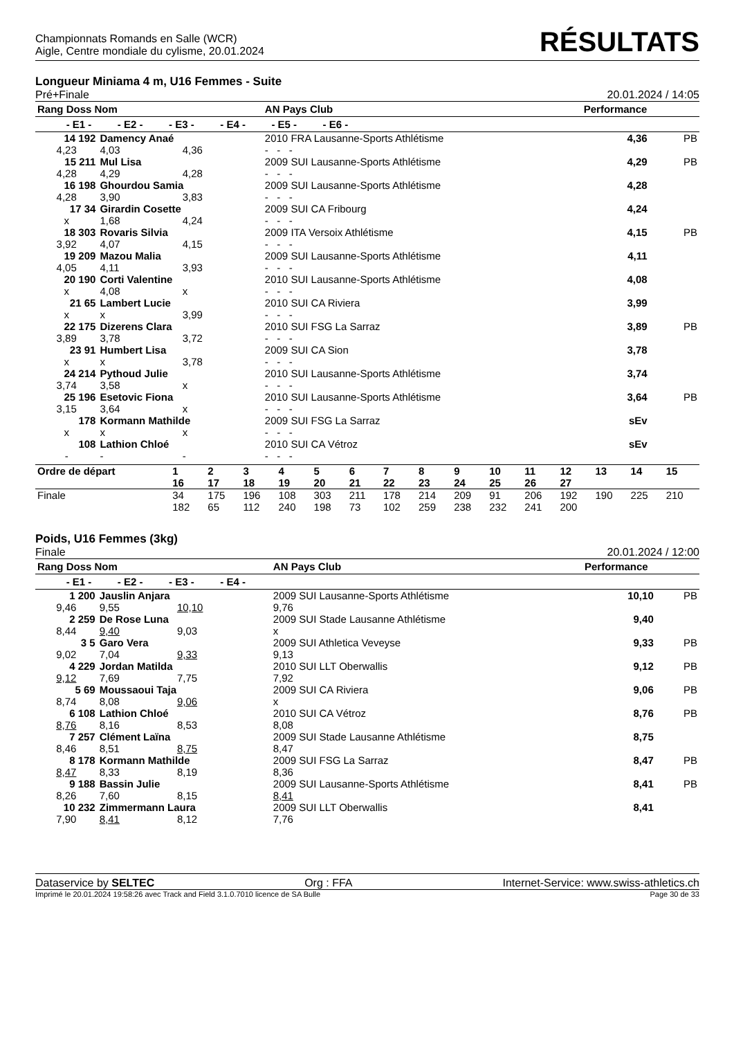Championnats Romands en Salle (WCR)
Aigle, Centre mondiale du cylisme, 20.01.2024
RÉSULTATS
Longueur Miniama 4 m, U16 Femmes - Suite
Pré+Finale 20.01.2024 / 14:05
| Rang Doss Nom | | | | AN Pays Club | Performance | |
| --- | --- | --- | --- | --- | --- | --- |
| - E1 - - E2 - - E3 - - E4 - - E5 - - E6 - | | | | | | |
| 14 192 | Damency Anaé | | | 2010 FRA Lausanne-Sports Athlétisme | 4,36 | PB |
| 4,23 | 4,03 | 4,36 | - - - | | | |
| 15 211 | Mul Lisa | | | 2009 SUI Lausanne-Sports Athlétisme | 4,29 | PB |
| 4,28 | 4,29 | 4,28 | - - - | | | |
| 16 198 | Ghourdou Samia | | | 2009 SUI Lausanne-Sports Athlétisme | 4,28 | |
| 4,28 | 3,90 | 3,83 | - - - | | | |
| 17 34 | Girardin Cosette | | | 2009 SUI CA Fribourg | 4,24 | |
| x | 1,68 | 4,24 | - - - | | | |
| 18 303 | Rovaris Silvia | | | 2009 ITA Versoix Athlétisme | 4,15 | PB |
| 3,92 | 4,07 | 4,15 | - - - | | | |
| 19 209 | Mazou Malia | | | 2009 SUI Lausanne-Sports Athlétisme | 4,11 | |
| 4,05 | 4,11 | 3,93 | - - - | | | |
| 20 190 | Corti Valentine | | | 2010 SUI Lausanne-Sports Athlétisme | 4,08 | |
| x | 4,08 | x | - - - | | | |
| 21 65 | Lambert Lucie | | | 2010 SUI CA Riviera | 3,99 | |
| x | x | 3,99 | - - - | | | |
| 22 175 | Dizerens Clara | | | 2010 SUI FSG La Sarraz | 3,89 | PB |
| 3,89 | 3,78 | 3,72 | - - - | | | |
| 23 91 | Humbert Lisa | | | 2009 SUI CA Sion | 3,78 | |
| x | x | 3,78 | - - - | | | |
| 24 214 | Pythoud Julie | | | 2010 SUI Lausanne-Sports Athlétisme | 3,74 | |
| 3,74 | 3,58 | x | - - - | | | |
| 25 196 | Esetovic Fiona | | | 2010 SUI Lausanne-Sports Athlétisme | 3,64 | PB |
| 3,15 | 3,64 | x | - - - | | | |
| 178 | Kormann Mathilde | | | 2009 SUI FSG La Sarraz | sEv | |
| x | x | x | - - - | | | |
| 108 | Lathion Chloé | | | 2010 SUI CA Vétroz | sEv | |
| - | - | - | - - - | | | |
| Ordre de départ | 1 | 2 | 3 | 4 | 5 | 6 | 7 | 8 | 9 | 10 | 11 | 12 | 13 | 14 | 15 |
| --- | --- | --- | --- | --- | --- | --- | --- | --- | --- | --- | --- | --- | --- | --- | --- |
| | 16 | 17 | 18 | 19 | 20 | 21 | 22 | 23 | 24 | 25 | 26 | 27 | | | |
| Finale | 34 | 175 | 196 | 108 | 303 | 211 | 178 | 214 | 209 | 91 | 206 | 192 | 190 | 225 | 210 |
| | 182 | 65 | 112 | 240 | 198 | 73 | 102 | 259 | 238 | 232 | 241 | 200 | | | |
Poids, U16 Femmes (3kg)
Finale 20.01.2024 / 12:00
| Rang Doss Nom | | | | AN Pays Club | Performance | |
| --- | --- | --- | --- | --- | --- | --- |
| - E1 - - E2 - - E3 - - E4 - | | | | | | |
| 1 200 | Jauslin Anjara | | | 2009 SUI Lausanne-Sports Athlétisme | 10,10 | PB |
| 9,46 | 9,55 | 10,10 | 9,76 | | | |
| 2 259 | De Rose Luna | | | 2009 SUI Stade Lausanne Athlétisme | 9,40 | |
| 8,44 | 9,40 | 9,03 | x | | | |
| 3 5 | Garo Vera | | | 2009 SUI Athletica Veveyse | 9,33 | PB |
| 9,02 | 7,04 | 9,33 | 9,13 | | | |
| 4 229 | Jordan Matilda | | | 2010 SUI LLT Oberwallis | 9,12 | PB |
| 9,12 | 7,69 | 7,75 | 7,92 | | | |
| 5 69 | Moussaoui Taja | | | 2009 SUI CA Riviera | 9,06 | PB |
| 8,74 | 8,08 | 9,06 | x | | | |
| 6 108 | Lathion Chloé | | | 2010 SUI CA Vétroz | 8,76 | PB |
| 8,76 | 8,16 | 8,53 | 8,08 | | | |
| 7 257 | Clément Laïna | | | 2009 SUI Stade Lausanne Athlétisme | 8,75 | |
| 8,46 | 8,51 | 8,75 | 8,47 | | | |
| 8 178 | Kormann Mathilde | | | 2009 SUI FSG La Sarraz | 8,47 | PB |
| 8,47 | 8,33 | 8,19 | 8,36 | | | |
| 9 188 | Bassin Julie | | | 2009 SUI Lausanne-Sports Athlétisme | 8,41 | PB |
| 8,26 | 7,60 | 8,15 | 8,41 | | | |
| 10 232 | Zimmermann Laura | | | 2009 SUI LLT Oberwallis | 8,41 | |
| 7,90 | 8,41 | 8,12 | 7,76 | | | |
Dataservice by SELTEC Org : FFA Internet-Service: www.swiss-athletics.ch
Imprimé le 20.01.2024 19:58:26 avec Track and Field 3.1.0.7010 licence de SA Bulle Page 30 de 33